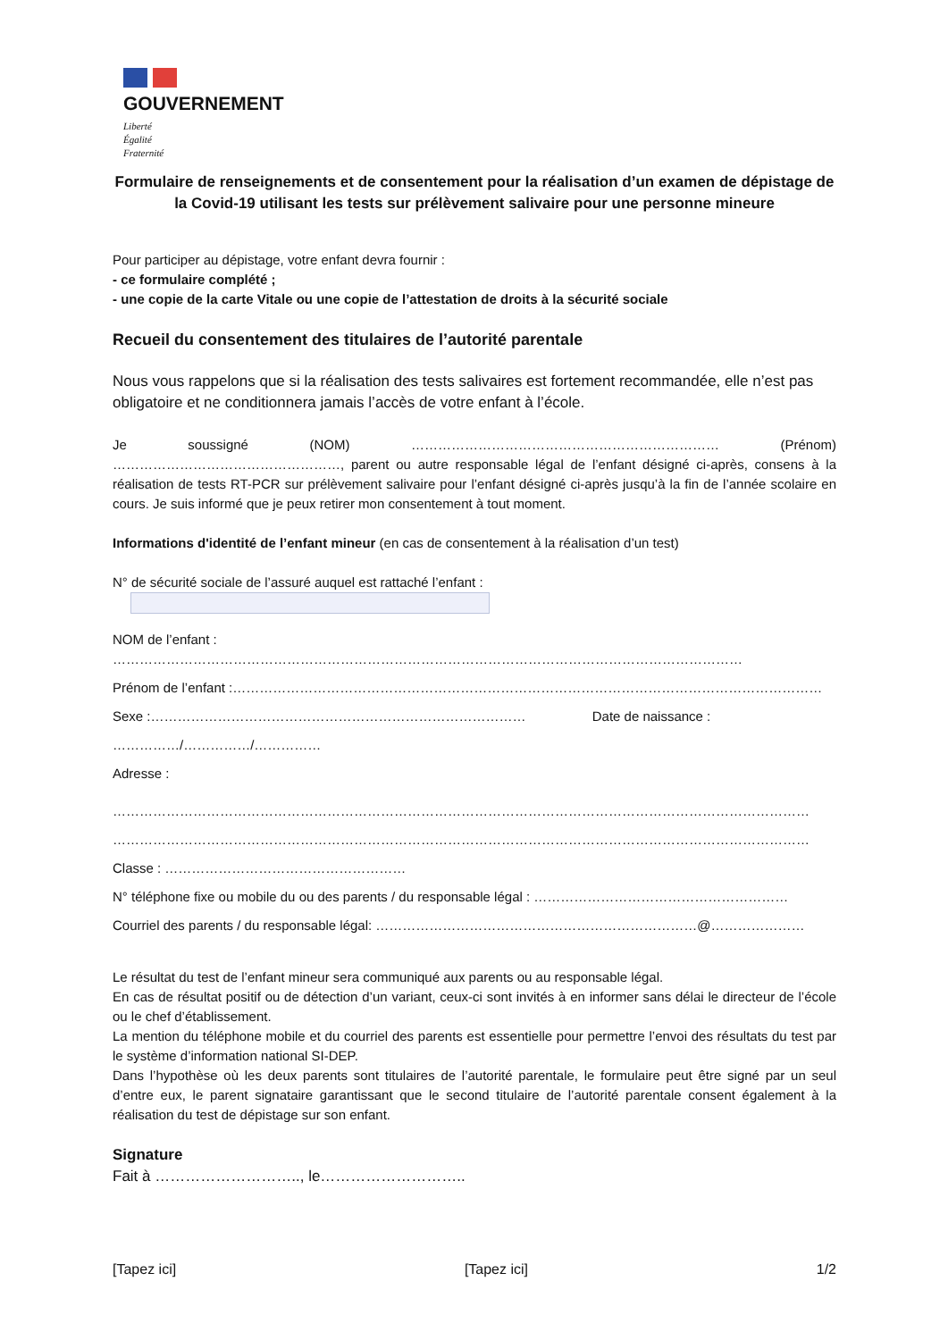GOUVERNEMENT
Liberté
Égalité
Fraternité
Formulaire de renseignements et de consentement pour la réalisation d’un examen de dépistage de la Covid-19 utilisant les tests sur prélèvement salivaire pour une personne mineure
Pour participer au dépistage, votre enfant devra fournir :
- ce formulaire complété ;
- une copie de la carte Vitale ou une copie de l’attestation de droits à la sécurité sociale
Recueil du consentement des titulaires de l’autorité parentale
Nous vous rappelons que si la réalisation des tests salivaires est fortement recommandée, elle n’est pas obligatoire et ne conditionnera jamais l’accès de votre enfant à l’école.
Je soussigné (NOM) …………………………………………………………… (Prénom) ……………………………………………, parent ou autre responsable légal de l’enfant désigné ci-après, consens à la réalisation de tests RT-PCR sur prélèvement salivaire pour l’enfant désigné ci-après jusqu’à la fin de l’année scolaire en cours. Je suis informé que je peux retirer mon consentement à tout moment.
Informations d'identité de l’enfant mineur (en cas de consentement à la réalisation d’un test)
N° de sécurité sociale de l’assuré auquel est rattaché l’enfant :
NOM de l’enfant : ……………………………………………………………………………………………………………………………
Prénom de l’enfant :……………………………………………………………………………………………………………………
Sexe :………………………………………………………………………… Date de naissance :
……………/……………/……………
Adresse :
…………………………………………………………………………………………………………………………………………
…………………………………………………………………………………………………………………………………………
Classe : ………………………………………………
N° téléphone fixe ou mobile du ou des parents / du responsable légal : …………………………………………………
Courriel des parents / du responsable légal: ………………………………………………………………@…………………
Le résultat du test de l’enfant mineur sera communiqué aux parents ou au responsable légal.
En cas de résultat positif ou de détection d’un variant, ceux-ci sont invités à en informer sans délai le directeur de l’école ou le chef d’établissement.
La mention du téléphone mobile et du courriel des parents est essentielle pour permettre l’envoi des résultats du test par le système d’information national SI-DEP.
Dans l’hypothèse où les deux parents sont titulaires de l’autorité parentale, le formulaire peut être signé par un seul d’entre eux, le parent signataire garantissant que le second titulaire de l’autorité parentale consent également à la réalisation du test de dépistage sur son enfant.
Signature
Fait à ……………………….., le………………………..
[Tapez ici] [Tapez ici] 1/2